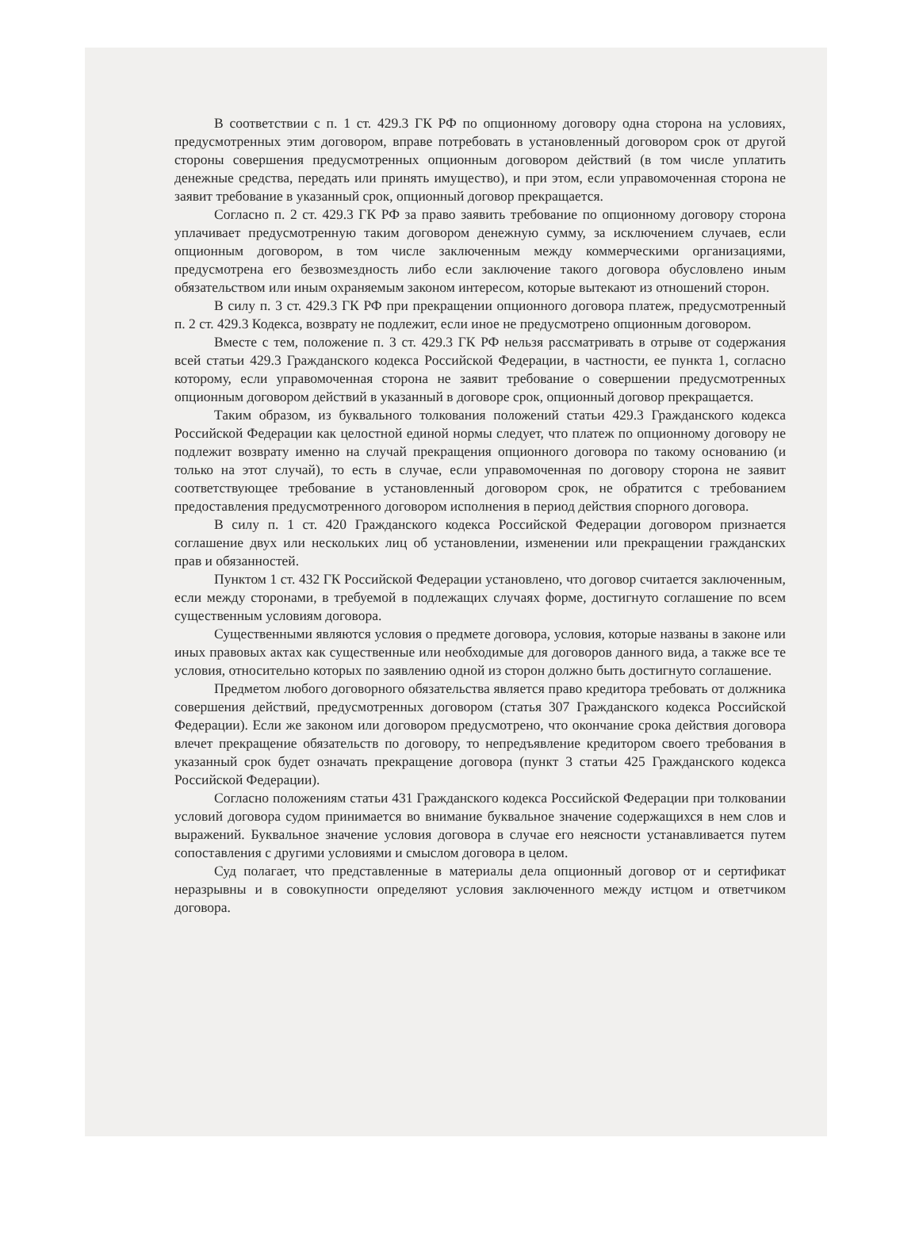В соответствии с п. 1 ст. 429.3 ГК РФ по опционному договору одна сторона на условиях, предусмотренных этим договором, вправе потребовать в установленный договором срок от другой стороны совершения предусмотренных опционным договором действий (в том числе уплатить денежные средства, передать или принять имущество), и при этом, если управомоченная сторона не заявит требование в указанный срок, опционный договор прекращается.
Согласно п. 2 ст. 429.3 ГК РФ за право заявить требование по опционному договору сторона уплачивает предусмотренную таким договором денежную сумму, за исключением случаев, если опционным договором, в том числе заключенным между коммерческими организациями, предусмотрена его безвозмездность либо если заключение такого договора обусловлено иным обязательством или иным охраняемым законом интересом, которые вытекают из отношений сторон.
В силу п. 3 ст. 429.3 ГК РФ при прекращении опционного договора платеж, предусмотренный п. 2 ст. 429.3 Кодекса, возврату не подлежит, если иное не предусмотрено опционным договором.
Вместе с тем, положение п. 3 ст. 429.3 ГК РФ нельзя рассматривать в отрыве от содержания всей статьи 429.3 Гражданского кодекса Российской Федерации, в частности, ее пункта 1, согласно которому, если управомоченная сторона не заявит требование о совершении предусмотренных опционным договором действий в указанный в договоре срок, опционный договор прекращается.
Таким образом, из буквального толкования положений статьи 429.3 Гражданского кодекса Российской Федерации как целостной единой нормы следует, что платеж по опционному договору не подлежит возврату именно на случай прекращения опционного договора по такому основанию (и только на этот случай), то есть в случае, если управомоченная по договору сторона не заявит соответствующее требование в установленный договором срок, не обратится с требованием предоставления предусмотренного договором исполнения в период действия спорного договора.
В силу п. 1 ст. 420 Гражданского кодекса Российской Федерации договором признается соглашение двух или нескольких лиц об установлении, изменении или прекращении гражданских прав и обязанностей.
Пунктом 1 ст. 432 ГК Российской Федерации установлено, что договор считается заключенным, если между сторонами, в требуемой в подлежащих случаях форме, достигнуто соглашение по всем существенным условиям договора.
Существенными являются условия о предмете договора, условия, которые названы в законе или иных правовых актах как существенные или необходимые для договоров данного вида, а также все те условия, относительно которых по заявлению одной из сторон должно быть достигнуто соглашение.
Предметом любого договорного обязательства является право кредитора требовать от должника совершения действий, предусмотренных договором (статья 307 Гражданского кодекса Российской Федерации). Если же законом или договором предусмотрено, что окончание срока действия договора влечет прекращение обязательств по договору, то непредъявление кредитором своего требования в указанный срок будет означать прекращение договора (пункт 3 статьи 425 Гражданского кодекса Российской Федерации).
Согласно положениям статьи 431 Гражданского кодекса Российской Федерации при толковании условий договора судом принимается во внимание буквальное значение содержащихся в нем слов и выражений. Буквальное значение условия договора в случае его неясности устанавливается путем сопоставления с другими условиями и смыслом договора в целом.
Суд полагает, что представленные в материалы дела опционный договор от и сертификат неразрывны и в совокупности определяют условия заключенного между истцом и ответчиком договора.